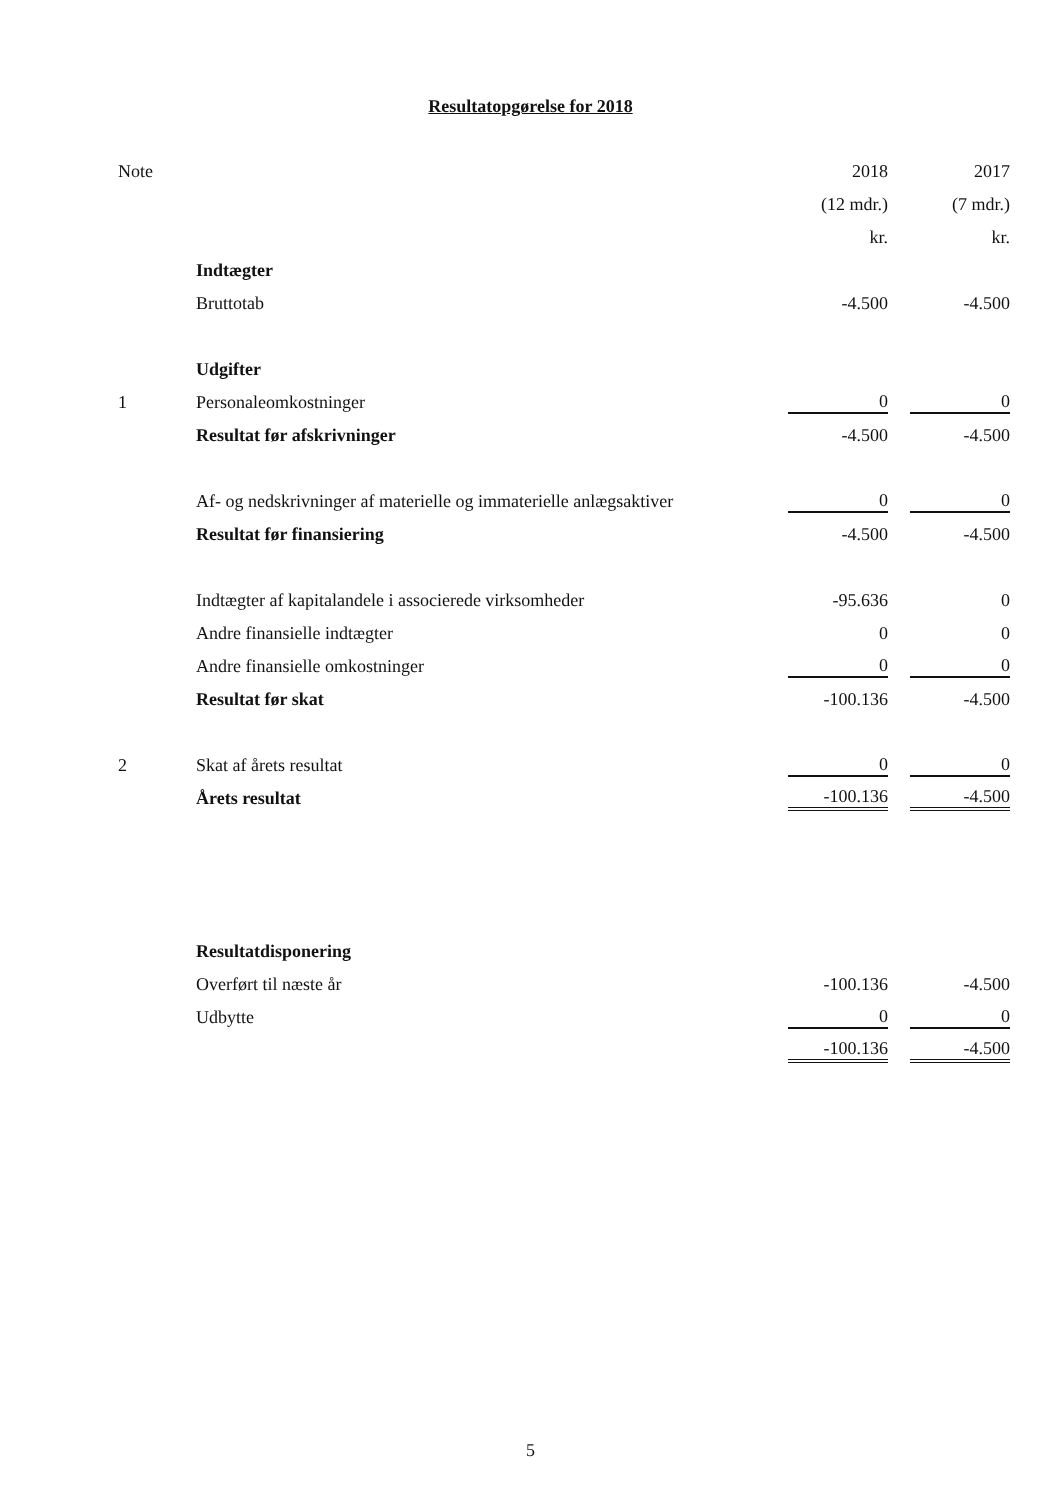Resultatopgørelse for 2018
| Note | | 2018 | 2017 |
| | | (12 mdr.) | (7 mdr.) |
| | | kr. | kr. |
| | Indtægter | | |
| | Bruttotab | -4.500 | -4.500 |
| | Udgifter | | |
| 1 | Personaleomkostninger | 0 | 0 |
| | Resultat før afskrivninger | -4.500 | -4.500 |
| | Af- og nedskrivninger af materielle og immaterielle anlægsaktiver | 0 | 0 |
| | Resultat før finansiering | -4.500 | -4.500 |
| | Indtægter af kapitalandele i associerede virksomheder | -95.636 | 0 |
| | Andre finansielle indtægter | 0 | 0 |
| | Andre finansielle omkostninger | 0 | 0 |
| | Resultat før skat | -100.136 | -4.500 |
| 2 | Skat af årets resultat | 0 | 0 |
| | Årets resultat | -100.136 | -4.500 |
| | Resultatdisponering | | |
| | Overført til næste år | -100.136 | -4.500 |
| | Udbytte | 0 | 0 |
| | | -100.136 | -4.500 |
5